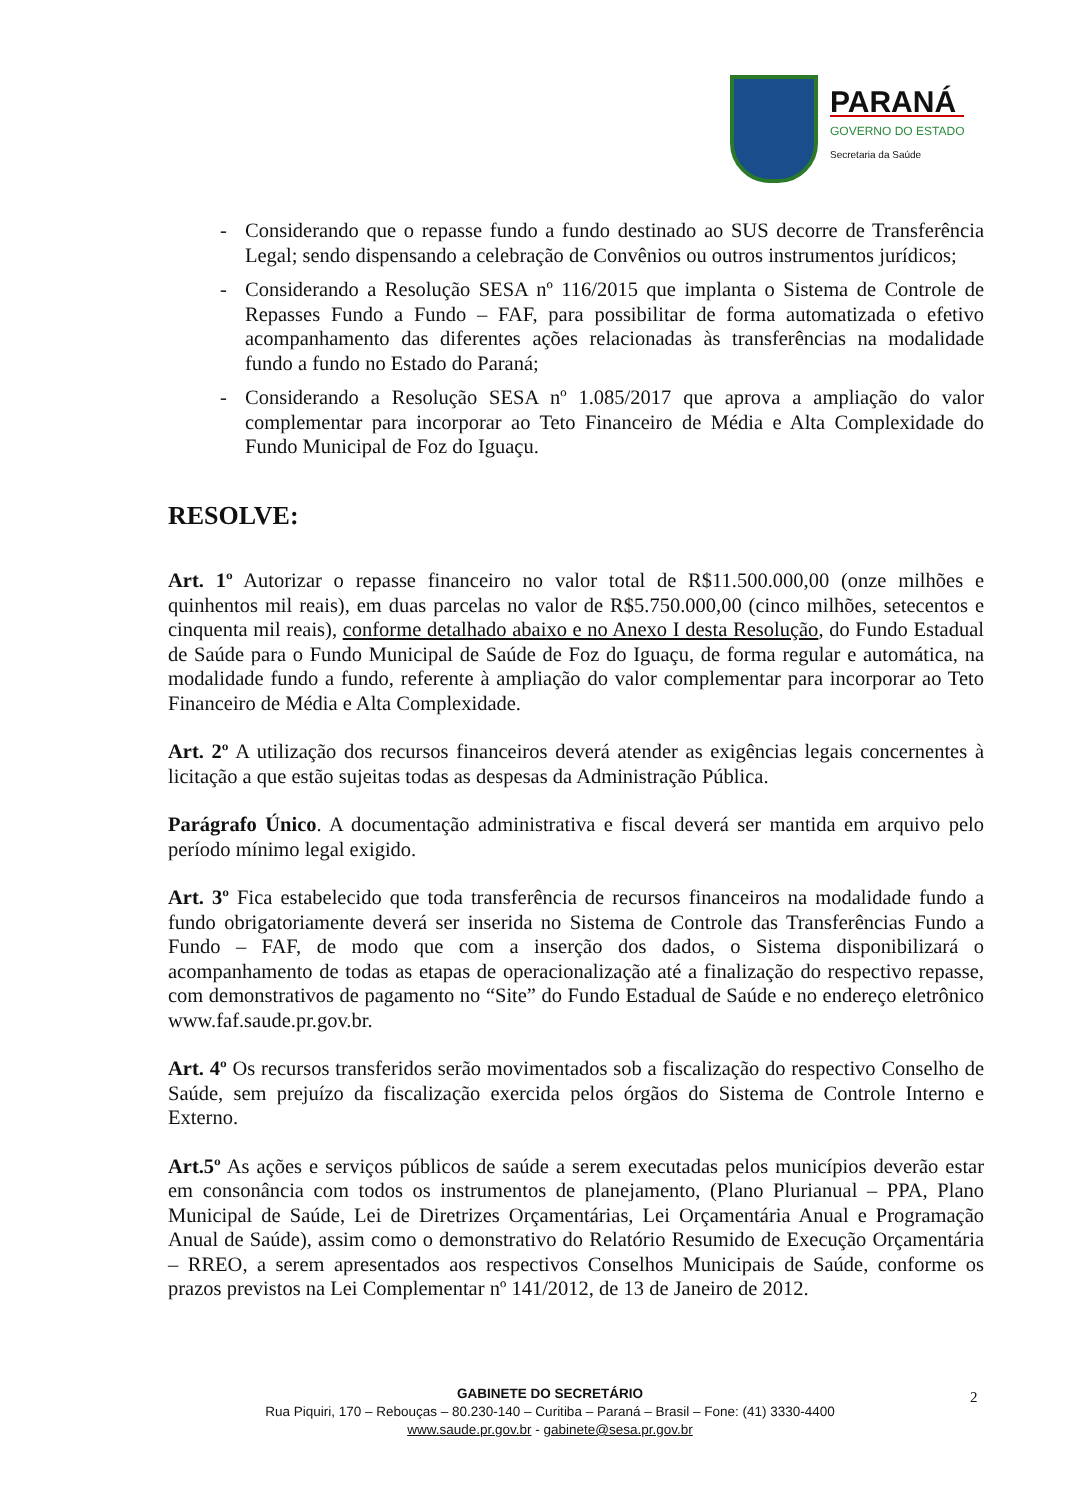PARANÁ
GOVERNO DO ESTADO
Secretaria da Saúde
- Considerando que o repasse fundo a fundo destinado ao SUS decorre de Transferência Legal; sendo dispensando a celebração de Convênios ou outros instrumentos jurídicos;
- Considerando a Resolução SESA nº 116/2015 que implanta o Sistema de Controle de Repasses Fundo a Fundo – FAF, para possibilitar de forma automatizada o efetivo acompanhamento das diferentes ações relacionadas às transferências na modalidade fundo a fundo no Estado do Paraná;
- Considerando a Resolução SESA nº 1.085/2017 que aprova a ampliação do valor complementar para incorporar ao Teto Financeiro de Média e Alta Complexidade do Fundo Municipal de Foz do Iguaçu.
RESOLVE:
Art. 1º Autorizar o repasse financeiro no valor total de R$11.500.000,00 (onze milhões e quinhentos mil reais), em duas parcelas no valor de R$5.750.000,00 (cinco milhões, setecentos e cinquenta mil reais), conforme detalhado abaixo e no Anexo I desta Resolução, do Fundo Estadual de Saúde para o Fundo Municipal de Saúde de Foz do Iguaçu, de forma regular e automática, na modalidade fundo a fundo, referente à ampliação do valor complementar para incorporar ao Teto Financeiro de Média e Alta Complexidade.
Art. 2º A utilização dos recursos financeiros deverá atender as exigências legais concernentes à licitação a que estão sujeitas todas as despesas da Administração Pública.
Parágrafo Único. A documentação administrativa e fiscal deverá ser mantida em arquivo pelo período mínimo legal exigido.
Art. 3º Fica estabelecido que toda transferência de recursos financeiros na modalidade fundo a fundo obrigatoriamente deverá ser inserida no Sistema de Controle das Transferências Fundo a Fundo – FAF, de modo que com a inserção dos dados, o Sistema disponibilizará o acompanhamento de todas as etapas de operacionalização até a finalização do respectivo repasse, com demonstrativos de pagamento no “Site” do Fundo Estadual de Saúde e no endereço eletrônico www.faf.saude.pr.gov.br.
Art. 4º Os recursos transferidos serão movimentados sob a fiscalização do respectivo Conselho de Saúde, sem prejuízo da fiscalização exercida pelos órgãos do Sistema de Controle Interno e Externo.
Art.5º As ações e serviços públicos de saúde a serem executadas pelos municípios deverão estar em consonância com todos os instrumentos de planejamento, (Plano Plurianual – PPA, Plano Municipal de Saúde, Lei de Diretrizes Orçamentárias, Lei Orçamentária Anual e Programação Anual de Saúde), assim como o demonstrativo do Relatório Resumido de Execução Orçamentária – RREO, a serem apresentados aos respectivos Conselhos Municipais de Saúde, conforme os prazos previstos na Lei Complementar nº 141/2012, de 13 de Janeiro de 2012.
GABINETE DO SECRETÁRIO
Rua Piquiri, 170 – Rebouças – 80.230-140 – Curitiba – Paraná – Brasil – Fone: (41) 3330-4400
www.saude.pr.gov.br - gabinete@sesa.pr.gov.br
2